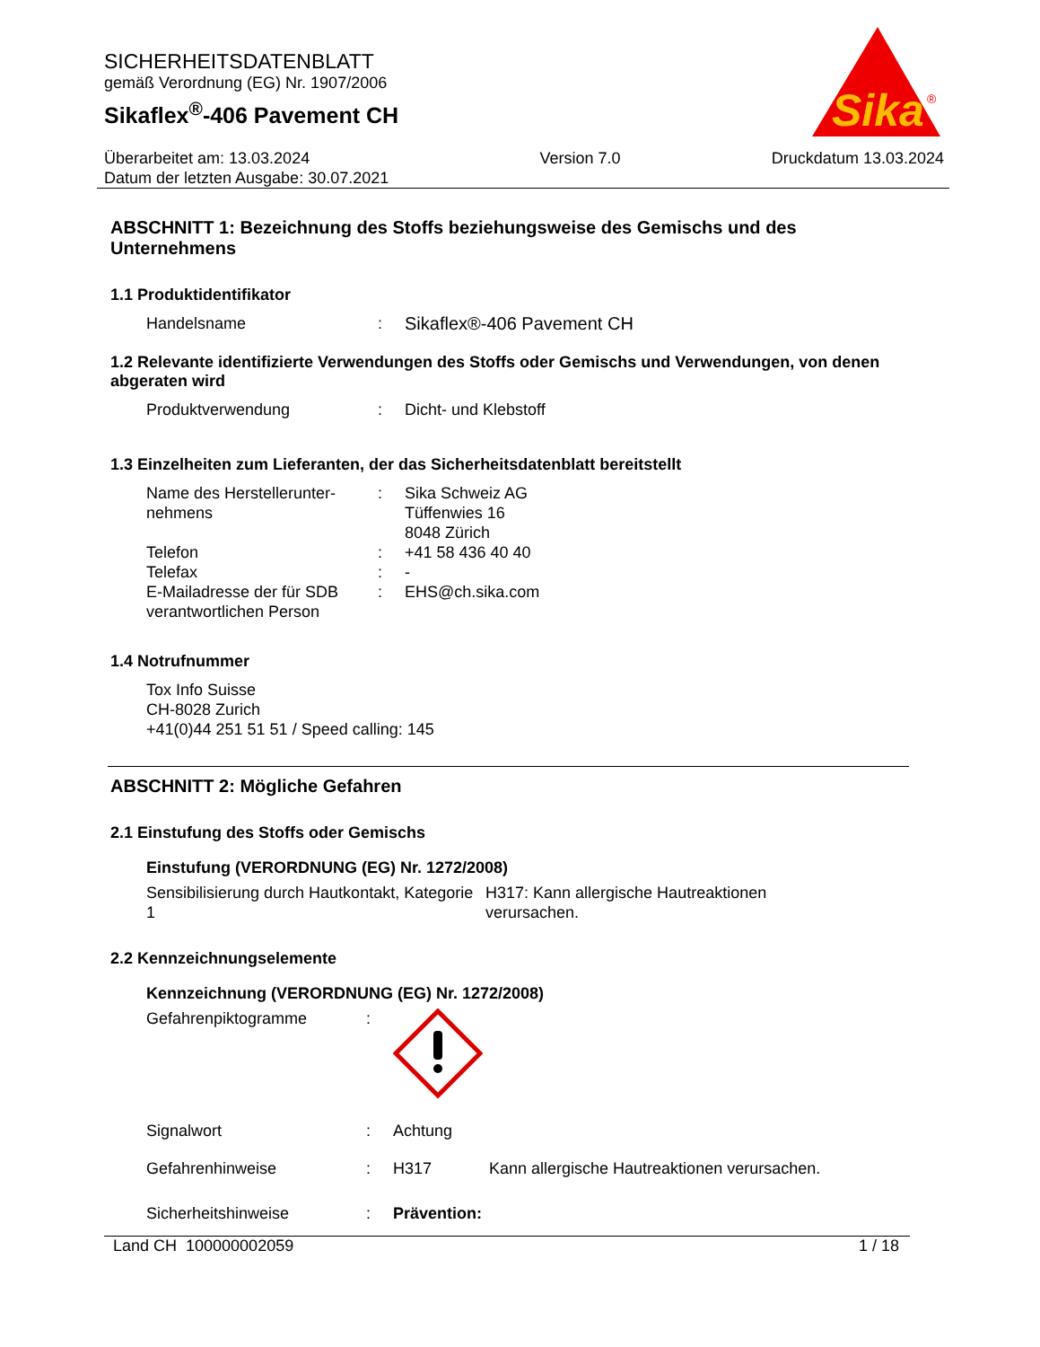SICHERHEITSDATENBLATT
gemäß Verordnung (EG) Nr. 1907/2006
Sikaflex<sup>®</sup>-406 Pavement CH
Sika
®
Überarbeitet am: 13.03.2024
Datum der letzten Ausgabe: 30.07.2021
Version 7.0 Druckdatum 13.03.2024
ABSCHNITT 1: Bezeichnung des Stoffs beziehungsweise des Gemischs und des Unternehmens
1.1 Produktidentifikator
Handelsname : Sikaflex®-406 Pavement CH
1.2 Relevante identifizierte Verwendungen des Stoffs oder Gemischs und Verwendungen, von denen abgeraten wird
Produktverwendung : Dicht- und Klebstoff
1.3 Einzelheiten zum Lieferanten, der das Sicherheitsdatenblatt bereitstellt
Name des Herstellerunter-nehmens
: Sika Schweiz AG
Tüffenwies 16
8048 Zürich
Telefon : +41 58 436 40 40
Telefax : -
E-Mailadresse der für SDB verantwortlichen Person
: EHS@ch.sika.com
1.4 Notrufnummer
Tox Info Suisse
CH-8028 Zurich
+41(0)44 251 51 51 / Speed calling: 145
ABSCHNITT 2: Mögliche Gefahren
2.1 Einstufung des Stoffs oder Gemischs
Einstufung (VERORDNUNG (EG) Nr. 1272/2008)
Sensibilisierung durch Hautkontakt, Kategorie 1
H317: Kann allergische Hautreaktionen verursachen.
2.2 Kennzeichnungselemente
Kennzeichnung (VERORDNUNG (EG) Nr. 1272/2008)
Gefahrenpiktogramme :
Signalwort : Achtung
Gefahrenhinweise : H317 Kann allergische Hautreaktionen verursachen.
Sicherheitshinweise : Prävention:
Land CH 100000002059 1 / 18